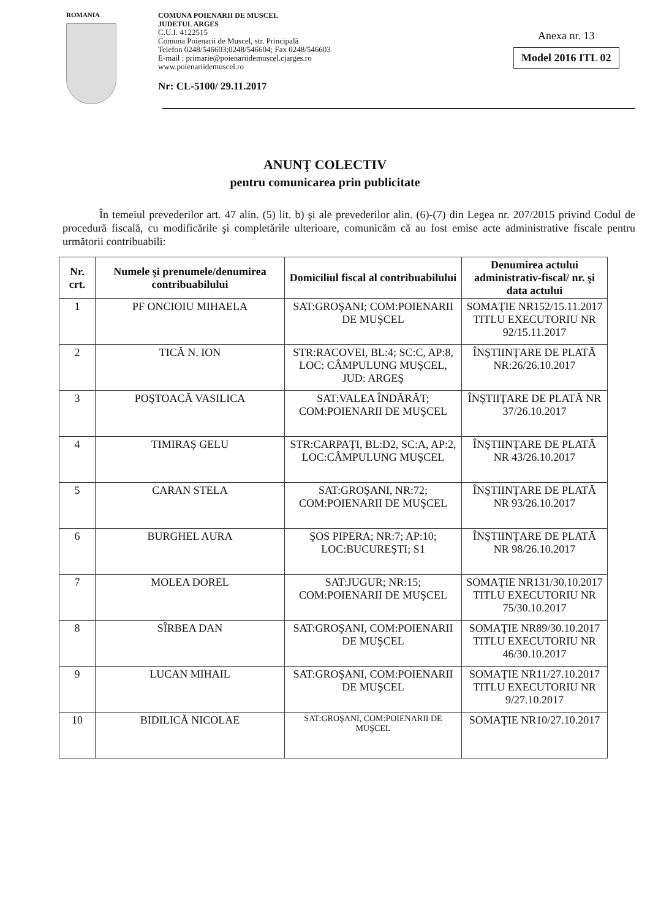ROMANIA
COMUNA POIENARII DE MUSCEL
JUDETUL ARGES
C.U.I. 4122515
Comuna Poienarii de Muscel, str. Principală
Telefon 0248/546603;0248/546604; Fax 0248/546603
E-mail : primarie@poienariidemuscel.cjarges.ro
www.poienariidemuscel.ro
Nr: CL-5100/ 29.11.2017
Anexa nr. 13
Model 2016 ITL 02
ANUNŢ COLECTIV
pentru comunicarea prin publicitate
În temeiul prevederilor art. 47 alin. (5) lit. b) şi ale prevederilor alin. (6)-(7) din Legea nr. 207/2015 privind Codul de procedură fiscală, cu modificările şi completările ulterioare, comunicăm că au fost emise acte administrative fiscale pentru următorii contribuabili:
| Nr. crt. | Numele şi prenumele/denumirea contribuabilului | Domiciliul fiscal al contribuabilului | Denumirea actului administrativ-fiscal/ nr. şi data actului |
| --- | --- | --- | --- |
| 1 | PF ONCIOIU MIHAELA | SAT:GROŞANI; COM:POIENARII DE MUŞCEL | SOMAŢIE NR152/15.11.2017 TITLU EXECUTORIU NR 92/15.11.2017 |
| 2 | TICĂ N. ION | STR:RACOVEI, BL:4; SC:C, AP:8, LOC: CÂMPULUNG MUŞCEL, JUD: ARGEŞ | ÎNŞTIINŢARE DE PLATĂ NR:26/26.10.2017 |
| 3 | POŞTOACĂ VASILICA | SAT:VALEA ÎNDĂRĂT; COM:POIENARII DE MUŞCEL | ÎNŞTIIŢARE DE PLATĂ NR 37/26.10.2017 |
| 4 | TIMIRAŞ GELU | STR:CARPAŢI, BL:D2, SC:A, AP:2, LOC:CÂMPULUNG MUŞCEL | ÎNŞTIINŢARE DE PLATĂ NR 43/26.10.2017 |
| 5 | CARAN STELA | SAT:GROŞANI, NR:72; COM:POIENARII DE MUŞCEL | ÎNŞTIINŢARE DE PLATĂ NR 93/26.10.2017 |
| 6 | BURGHEL AURA | ŞOS PIPERA; NR:7; AP:10; LOC:BUCUREŞTI; S1 | ÎNŞTIINŢARE DE PLATĂ NR 98/26.10.2017 |
| 7 | MOLEA DOREL | SAT:JUGUR; NR:15; COM:POIENARII DE MUŞCEL | SOMAŢIE NR131/30.10.2017 TITLU EXECUTORIU NR 75/30.10.2017 |
| 8 | SÎRBEA DAN | SAT:GROŞANI, COM:POIENARII DE MUŞCEL | SOMAŢIE NR89/30.10.2017 TITLU EXECUTORIU NR 46/30.10.2017 |
| 9 | LUCAN MIHAIL | SAT:GROŞANI, COM:POIENARII DE MUŞCEL | SOMAŢIE NR11/27.10.2017 TITLU EXECUTORIU NR 9/27.10.2017 |
| 10 | BIDILICĂ NICOLAE | SAT:GROŞANI, COM:POIENARII DE MUŞCEL | SOMAŢIE NR10/27.10.2017 |